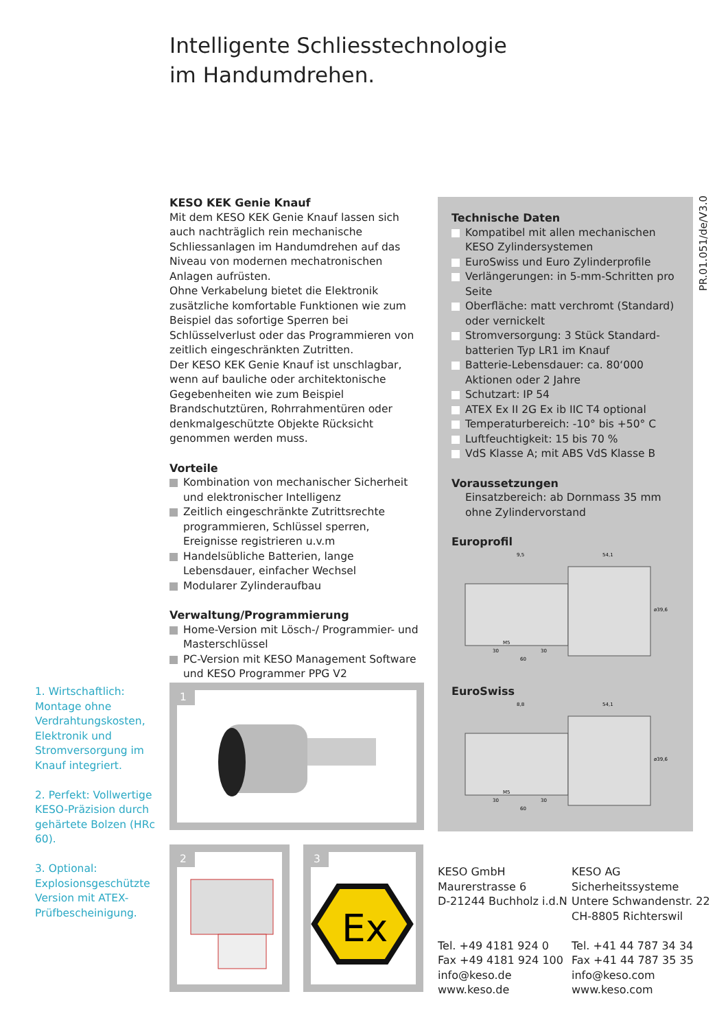Intelligente Schliesstechnologie
im Handumdrehen.
PR.01.051/de/V3.0
KESO KEK Genie Knauf
Mit dem KESO KEK Genie Knauf lassen sich auch nachträglich rein mechanische Schliessanlagen im Handumdrehen auf das Niveau von modernen mechatronischen Anlagen aufrüsten.
Ohne Verkabelung bietet die Elektronik zusätzliche komfortable Funktionen wie zum Beispiel das sofortige Sperren bei Schlüsselverlust oder das Programmieren von zeitlich eingeschränkten Zutritten.
Der KESO KEK Genie Knauf ist unschlagbar, wenn auf bauliche oder architektonische Gegebenheiten wie zum Beispiel Brandschutztüren, Rohrrahmentüren oder denkmalgeschützte Objekte Rücksicht genommen werden muss.
Vorteile
Kombination von mechanischer Sicherheit und elektronischer Intelligenz
Zeitlich eingeschränkte Zutrittsrechte programmieren, Schlüssel sperren, Ereignisse registrieren u.v.m
Handelsübliche Batterien, lange Lebensdauer, einfacher Wechsel
Modularer Zylinderaufbau
Verwaltung/Programmierung
Home-Version mit Lösch-/ Programmier- und Masterschlüssel
PC-Version mit KESO Management Software und KESO Programmer PPG V2
Technische Daten
Kompatibel mit allen mechanischen KESO Zylindersystemen
EuroSwiss und Euro Zylinderprofile
Verlängerungen: in 5-mm-Schritten pro Seite
Oberfläche: matt verchromt (Standard) oder vernickelt
Stromversorgung: 3 Stück Standard-batterien Typ LR1 im Knauf
Batterie-Lebensdauer: ca. 80‘000 Aktionen oder 2 Jahre
Schutzart: IP 54
ATEX Ex II 2G Ex ib IIC T4 optional
Temperaturbereich: -10° bis +50° C
Luftfeuchtigkeit: 15 bis 70 %
VdS Klasse A; mit ABS VdS Klasse B
Voraussetzungen
Einsatzbereich: ab Dornmass 35 mm ohne Zylindervorstand
Europrofil
9,5
54,1
ø39,6
30
30
60
M5
EuroSwiss
8,8
54,1
ø39,6
30
30
60
M5
1. Wirtschaftlich: Montage ohne Verdrahtungskosten, Elektronik und Stromversorgung im Knauf integriert.
2. Perfekt: Vollwertige KESO-Präzision durch gehärtete Bolzen (HRc 60).
3. Optional: Explosionsgeschützte Version mit ATEX-Prüfbescheinigung.
1
2
3
Ex
KESO GmbH
Maurerstrasse 6
D-21244 Buchholz i.d.N
Tel. +49 4181 924 0
Fax +49 4181 924 100
info@keso.de
www.keso.de
KESO AG
Sicherheitssysteme
Untere Schwandenstr. 22
CH-8805 Richterswil
Tel. +41 44 787 34 34
Fax +41 44 787 35 35
info@keso.com
www.keso.com